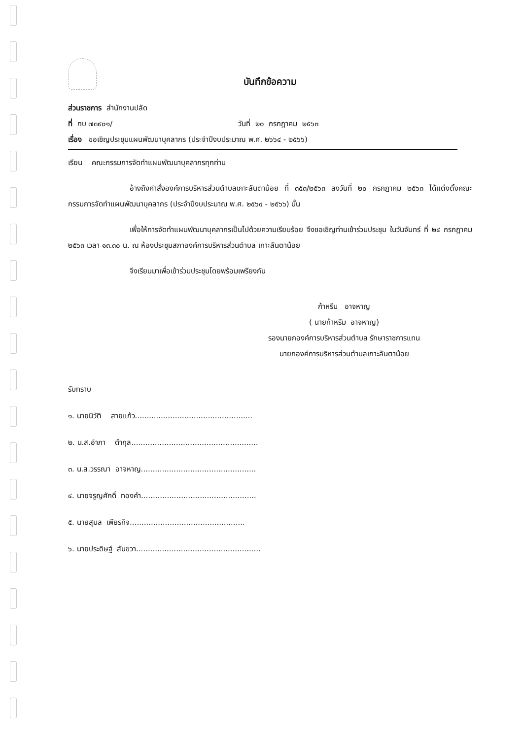บันทึกข้อความ
ส่วนราชการ สำนักงานปลัด
ที่ กบ ๗๓๙๐๑/ วันที่ ๒๐ กรกฎาคม ๒๕๖๓
เรื่อง ขอเชิญประชุมแผนพัฒนาบุคลากร (ประจำปีงบประมาณ พ.ศ. ๒๖๖๔ - ๒๕๖๖)
เรียน คณะกรรมการจัดทำแผนพัฒนาบุคลากรทุกท่าน
อ้างถึงคำสั่งองค์การบริหารส่วนตำบลเกาะลันตาน้อย ที่ ๓๕๓/๒๕๖๓ ลงวันที่ ๒๐ กรกฎาคม ๒๕๖๓ ได้แต่งตั้งคณะกรรมการจัดทำแผนพัฒนาบุคลากร (ประจำปีงบประมาณ พ.ศ. ๒๕๖๔ - ๒๕๖๖) นั้น
เพื่อให้การจัดทำแผนพัฒนาบุคลากรเป็นไปด้วยความเรียบร้อย จึงขอเชิญท่านเข้าร่วมประชุม ในวันจันทร์ ที่ ๒๔ กรกฎาคม ๒๕๖๓ เวลา ๑๓.๓๐ น. ณ ห้องประชุมสภาองค์การบริหารส่วนตำบล เกาะลันตาน้อย
จึงเรียนมาเพื่อเข้าร่วมประชุมโดยพร้อมเพรียงกัน
ก้าหรีม อาจหาญ
( นายก้าหรีม อาจหาญ)
รองนายกองค์การบริหารส่วนตำบล รักษาราชการแทน
นายกองค์การบริหารส่วนตำบลเกาะลันตาน้อย
รับทราบ
๑. นายนิวัติ สายแก้ว..................................................
๒. น.ส.อำภา ดำกุล......................................................
๓. น.ส.วรรณา อาจหาญ.................................................
๔. นายจรูญศักดิ์ ทองคำ.................................................
๕. นายสุมล เพียรกิจ.................................................
๖. นายประดิษฐ์ สันขวา.....................................................